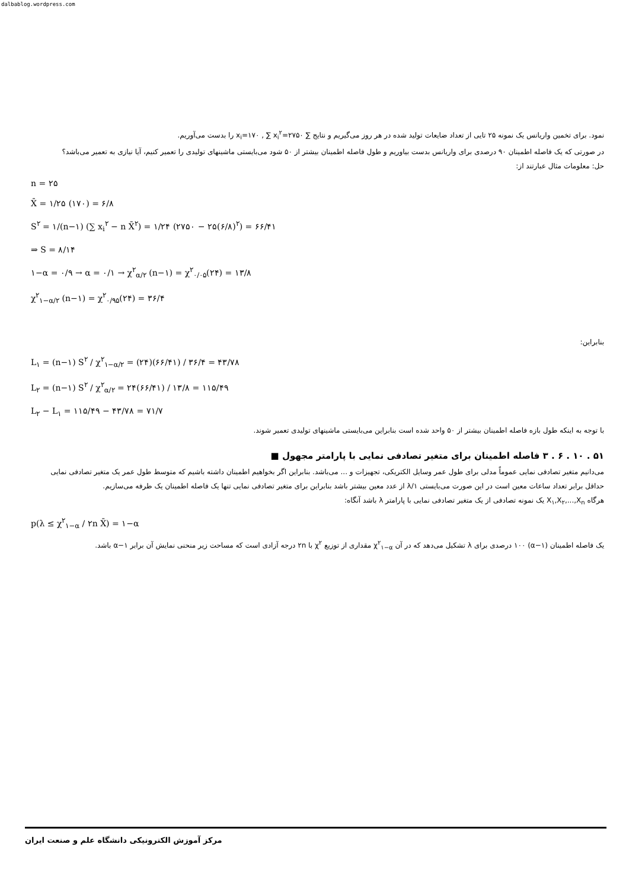dalbablog.wordpress.com
نمود. برای تخمین واریانس یک نمونه ۲۵ تایی از تعداد ضایعات تولید شده در هر روز می‌گیریم و نتایج ∑ x<sub>i</sub>=۱۷۰ , ∑ x<sub>i</sub><sup>۲</sup>=۲۷۵۰ را بدست می‌آوریم.
در صورتی که یک فاصله اطمینان ۹۰ درصدی برای واریانس بدست بیاوریم و طول فاصله اطمینان بیشتر از ۵۰ شود می‌بایستی ماشینهای تولیدی را تعمیر کنیم، آیا نیازی به تعمیر می‌باشد؟
حل: معلومات مثال عبارتند از:
n = ۲۵
X̄ = ۱/۲۵ (۱۷۰) = ۶/۸
S<sup>۲</sup> = ۱/(n−۱) (∑ x<sub>i</sub><sup>۲</sup> − n X̄<sup>۲</sup>) = ۱/۲۴ (۲۷۵۰ − ۲۵(۶/۸)<sup>۲</sup>) = ۶۶/۴۱
⇒ S = ۸/۱۴
۱−α = ۰/۹ → α = ۰/۱ → χ<sup>۲</sup><sub>α/۲</sub> (n−۱) = χ<sup>۲</sup><sub>۰/۰۵</sub>(۲۴) = ۱۳/۸
χ<sup>۲</sup><sub>۱−α/۲</sub> (n−۱) = χ<sup>۲</sup><sub>۰/۹۵</sub>(۲۴) = ۳۶/۴
بنابراین:
L<sub>۱</sub> = (n−۱) S<sup>۲</sup> / χ<sup>۲</sup><sub>۱−α/۲</sub> = (۲۴)(۶۶/۴۱) / ۳۶/۴ = ۴۳/۷۸
L<sub>۲</sub> = (n−۱) S<sup>۲</sup> / χ<sup>۲</sup><sub>α/۲</sub> = ۲۴(۶۶/۴۱) / ۱۳/۸ = ۱۱۵/۴۹
L<sub>۲</sub> − L<sub>۱</sub> = ۱۱۵/۴۹ − ۴۳/۷۸ = ۷۱/۷
با توجه به اینکه طول بازه فاصله اطمینان بیشتر از ۵۰ واحد شده است بنابراین می‌بایستی ماشینهای تولیدی تعمیر شوند.
۵۱ . ۱۰ . ۶ . ۳ فاصله اطمینان برای متغیر تصادفی نمایی با پارامتر مجهول ■
می‌دانیم متغیر تصادفی نمایی عموماً مدلی برای طول عمر وسایل الکتریکی، تجهیزات و ... می‌باشد. بنابراین اگر بخواهیم اطمینان داشته باشیم که متوسط طول عمر یک متغیر تصادفی نمایی حداقل برابر تعداد ساعات معین است در این صورت می‌بایستی ۱/λ از عدد معین بیشتر باشد بنابراین برای متغیر تصادفی نمایی تنها یک فاصله اطمینان یک طرفه می‌سازیم.
هرگاه X<sub>۱</sub>,X<sub>۲</sub>,...,X<sub>n</sub> یک نمونه تصادفی از یک متغیر تصادفی نمایی با پارامتر λ باشد آنگاه:
p(λ ≤ χ<sup>۲</sup><sub>۱−α</sub> / ۲n X̄) = ۱−α
یک فاصله اطمینان (α−۱) ۱۰۰ درصدی برای λ تشکیل می‌دهد که در آن χ<sup>۲</sup><sub>۱−α</sub> مقداری از توزیع χ<sup>۲</sup> با ۲n درجه آزادی است که مساحت زیر منحنی نمایش آن برابر α−۱ باشد.
مرکز آموزش الکترونیکی دانشگاه علم و صنعت ایران